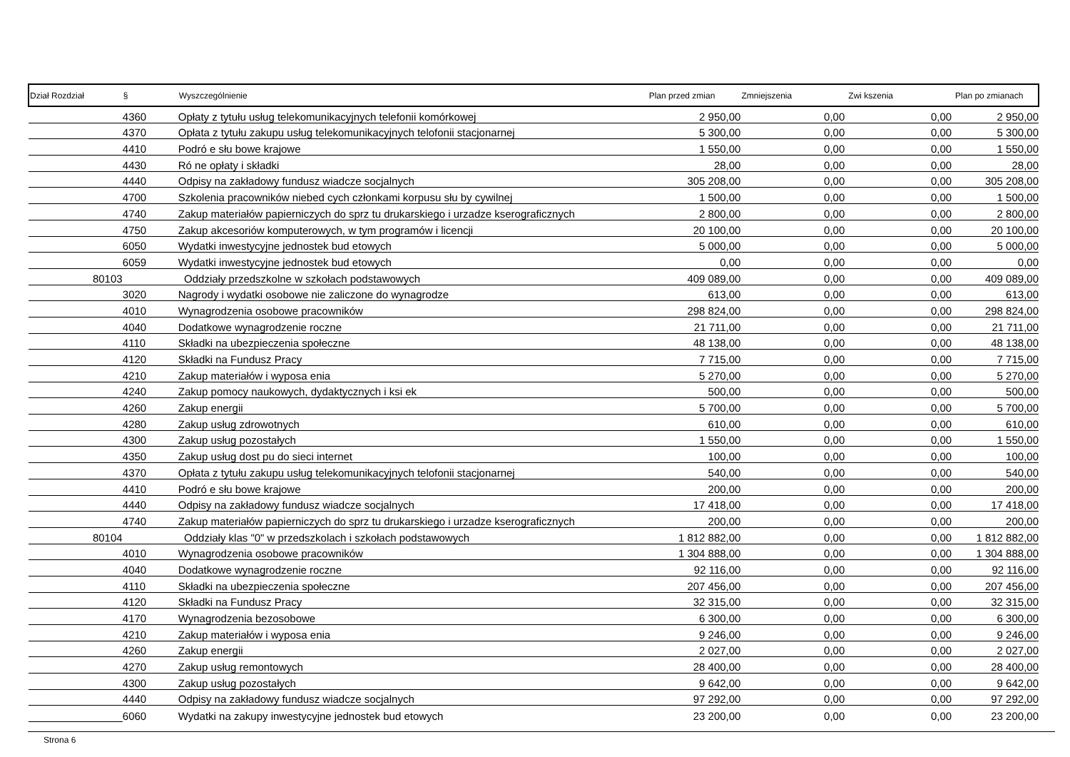| Dział Rozdział | | § | Wyszczególnienie | Plan przed zmian | Zmniejszenia | Zwi kszenia | Plan po zmianach |
| --- | --- | --- | --- | --- | --- | --- | --- |
| | | 4360 | Opłaty z tytułu usług telekomunikacyjnych telefonii komórkowej | 2 950,00 | 0,00 | 0,00 | 2 950,00 |
| | | 4370 | Opłata z tytułu zakupu usług telekomunikacyjnych telofonii stacjonarnej | 5 300,00 | 0,00 | 0,00 | 5 300,00 |
| | | 4410 | Podró e słu bowe krajowe | 1 550,00 | 0,00 | 0,00 | 1 550,00 |
| | | 4430 | Ró ne opłaty i składki | 28,00 | 0,00 | 0,00 | 28,00 |
| | | 4440 | Odpisy na zakładowy fundusz wiadcze socjalnych | 305 208,00 | 0,00 | 0,00 | 305 208,00 |
| | | 4700 | Szkolenia pracowników niebed cych członkami korpusu słu by cywilnej | 1 500,00 | 0,00 | 0,00 | 1 500,00 |
| | | 4740 | Zakup materiałów papierniczych do sprz tu drukarskiego i urzadze kserograficznych | 2 800,00 | 0,00 | 0,00 | 2 800,00 |
| | | 4750 | Zakup akcesoriów komputerowych, w tym programów i licencji | 20 100,00 | 0,00 | 0,00 | 20 100,00 |
| | | 6050 | Wydatki inwestycyjne jednostek bud etowych | 5 000,00 | 0,00 | 0,00 | 5 000,00 |
| | | 6059 | Wydatki inwestycyjne jednostek bud etowych | 0,00 | 0,00 | 0,00 | 0,00 |
| | 80103 | | Oddziały przedszkolne w szkołach podstawowych | 409 089,00 | 0,00 | 0,00 | 409 089,00 |
| | | 3020 | Nagrody i wydatki osobowe nie zaliczone do wynagrodze | 613,00 | 0,00 | 0,00 | 613,00 |
| | | 4010 | Wynagrodzenia osobowe pracowników | 298 824,00 | 0,00 | 0,00 | 298 824,00 |
| | | 4040 | Dodatkowe wynagrodzenie roczne | 21 711,00 | 0,00 | 0,00 | 21 711,00 |
| | | 4110 | Składki na ubezpieczenia społeczne | 48 138,00 | 0,00 | 0,00 | 48 138,00 |
| | | 4120 | Składki na Fundusz Pracy | 7 715,00 | 0,00 | 0,00 | 7 715,00 |
| | | 4210 | Zakup materiałów i wyposa enia | 5 270,00 | 0,00 | 0,00 | 5 270,00 |
| | | 4240 | Zakup pomocy naukowych, dydaktycznych i ksi ek | 500,00 | 0,00 | 0,00 | 500,00 |
| | | 4260 | Zakup energii | 5 700,00 | 0,00 | 0,00 | 5 700,00 |
| | | 4280 | Zakup usług zdrowotnych | 610,00 | 0,00 | 0,00 | 610,00 |
| | | 4300 | Zakup usług pozostałych | 1 550,00 | 0,00 | 0,00 | 1 550,00 |
| | | 4350 | Zakup usług dost pu do sieci internet | 100,00 | 0,00 | 0,00 | 100,00 |
| | | 4370 | Opłata z tytułu zakupu usług telekomunikacyjnych telofonii stacjonarnej | 540,00 | 0,00 | 0,00 | 540,00 |
| | | 4410 | Podró e słu bowe krajowe | 200,00 | 0,00 | 0,00 | 200,00 |
| | | 4440 | Odpisy na zakładowy fundusz wiadcze socjalnych | 17 418,00 | 0,00 | 0,00 | 17 418,00 |
| | | 4740 | Zakup materiałów papierniczych do sprz tu drukarskiego i urzadze kserograficznych | 200,00 | 0,00 | 0,00 | 200,00 |
| | 80104 | | Oddziały klas "0" w przedszkolach i szkołach podstawowych | 1 812 882,00 | 0,00 | 0,00 | 1 812 882,00 |
| | | 4010 | Wynagrodzenia osobowe pracowników | 1 304 888,00 | 0,00 | 0,00 | 1 304 888,00 |
| | | 4040 | Dodatkowe wynagrodzenie roczne | 92 116,00 | 0,00 | 0,00 | 92 116,00 |
| | | 4110 | Składki na ubezpieczenia społeczne | 207 456,00 | 0,00 | 0,00 | 207 456,00 |
| | | 4120 | Składki na Fundusz Pracy | 32 315,00 | 0,00 | 0,00 | 32 315,00 |
| | | 4170 | Wynagrodzenia bezosobowe | 6 300,00 | 0,00 | 0,00 | 6 300,00 |
| | | 4210 | Zakup materiałów i wyposa enia | 9 246,00 | 0,00 | 0,00 | 9 246,00 |
| | | 4260 | Zakup energii | 2 027,00 | 0,00 | 0,00 | 2 027,00 |
| | | 4270 | Zakup usług remontowych | 28 400,00 | 0,00 | 0,00 | 28 400,00 |
| | | 4300 | Zakup usług pozostałych | 9 642,00 | 0,00 | 0,00 | 9 642,00 |
| | | 4440 | Odpisy na zakładowy fundusz wiadcze socjalnych | 97 292,00 | 0,00 | 0,00 | 97 292,00 |
| | | 6060 | Wydatki na zakupy inwestycyjne jednostek bud etowych | 23 200,00 | 0,00 | 0,00 | 23 200,00 |
Strona 6